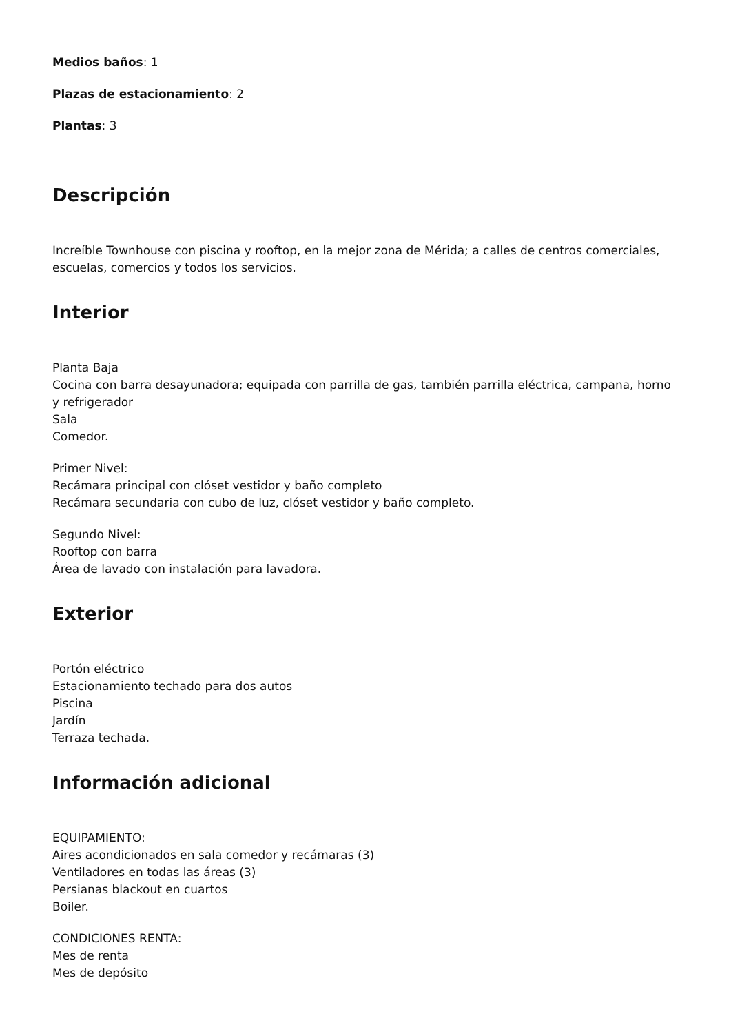Medios baños: 1
Plazas de estacionamiento: 2
Plantas: 3
Descripción
Increíble Townhouse con piscina y rooftop, en la mejor zona de Mérida; a calles de centros comerciales, escuelas, comercios y todos los servicios.
Interior
Planta Baja
Cocina con barra desayunadora; equipada con parrilla de gas, también parrilla eléctrica, campana, horno y refrigerador
Sala
Comedor.
Primer Nivel:
Recámara principal con clóset vestidor y baño completo
Recámara secundaria con cubo de luz, clóset vestidor y baño completo.
Segundo Nivel:
Rooftop con barra
Área de lavado con instalación para lavadora.
Exterior
Portón eléctrico
Estacionamiento techado para dos autos
Piscina
Jardín
Terraza techada.
Información adicional
EQUIPAMIENTO:
Aires acondicionados en sala comedor y recámaras (3)
Ventiladores en todas las áreas (3)
Persianas blackout en cuartos
Boiler.
CONDICIONES RENTA:
Mes de renta
Mes de depósito